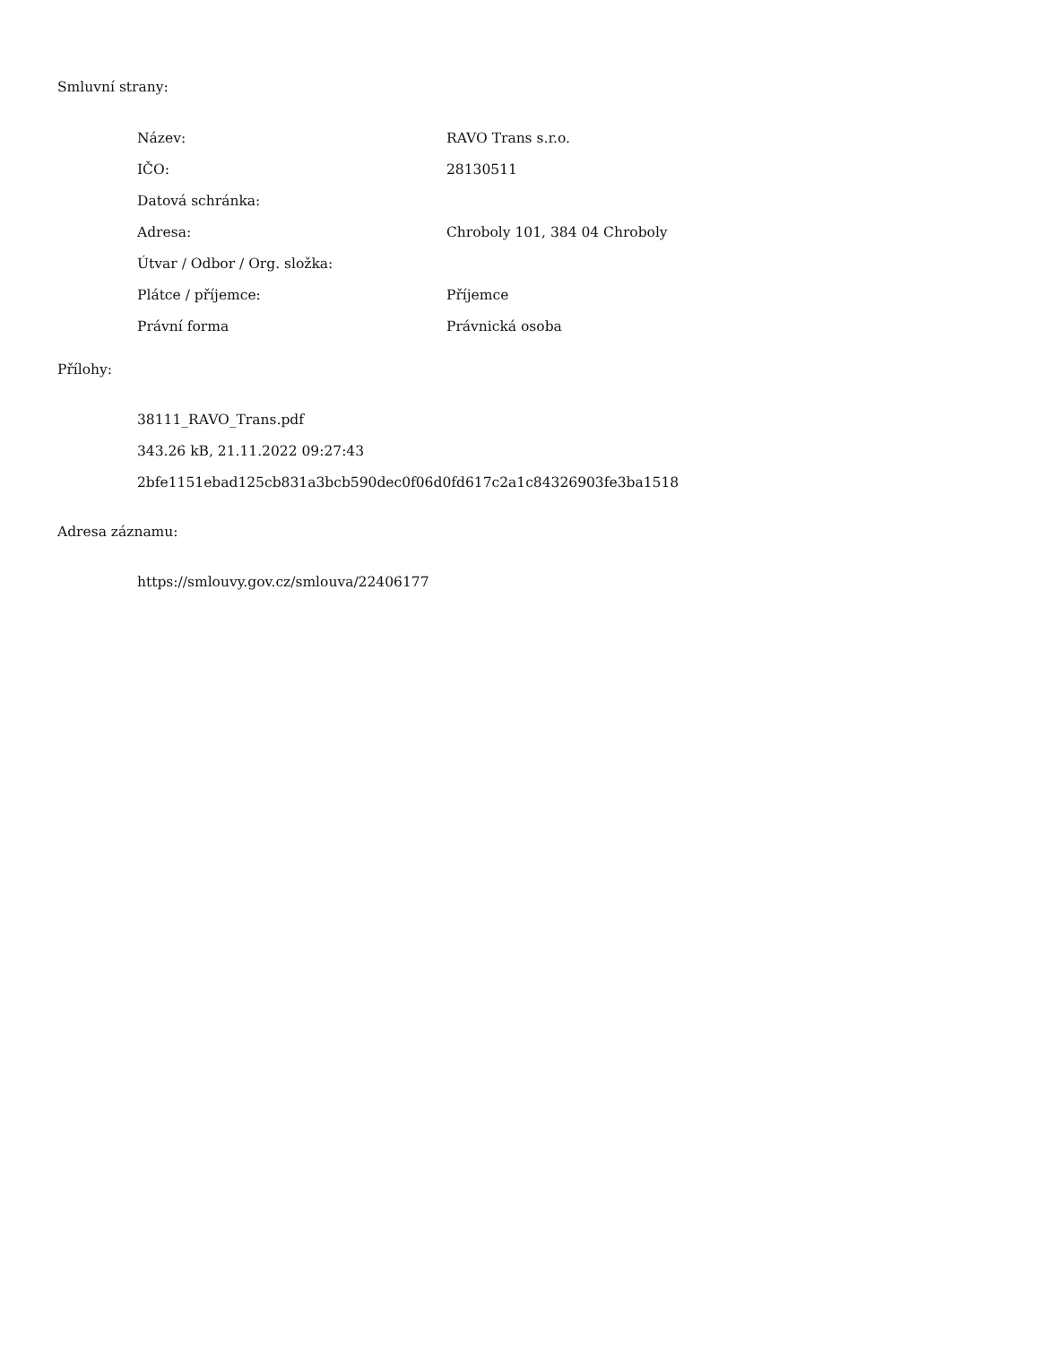Smluvní strany:
| Název: | RAVO Trans s.r.o. |
| IČO: | 28130511 |
| Datová schránka: | |
| Adresa: | Chroboly 101, 384 04 Chroboly |
| Útvar / Odbor / Org. složka: | |
| Plátce / příjemce: | Příjemce |
| Právní forma | Právnická osoba |
Přílohy:
38111_RAVO_Trans.pdf
343.26 kB, 21.11.2022 09:27:43
2bfe1151ebad125cb831a3bcb590dec0f06d0fd617c2a1c84326903fe3ba1518
Adresa záznamu:
https://smlouvy.gov.cz/smlouva/22406177